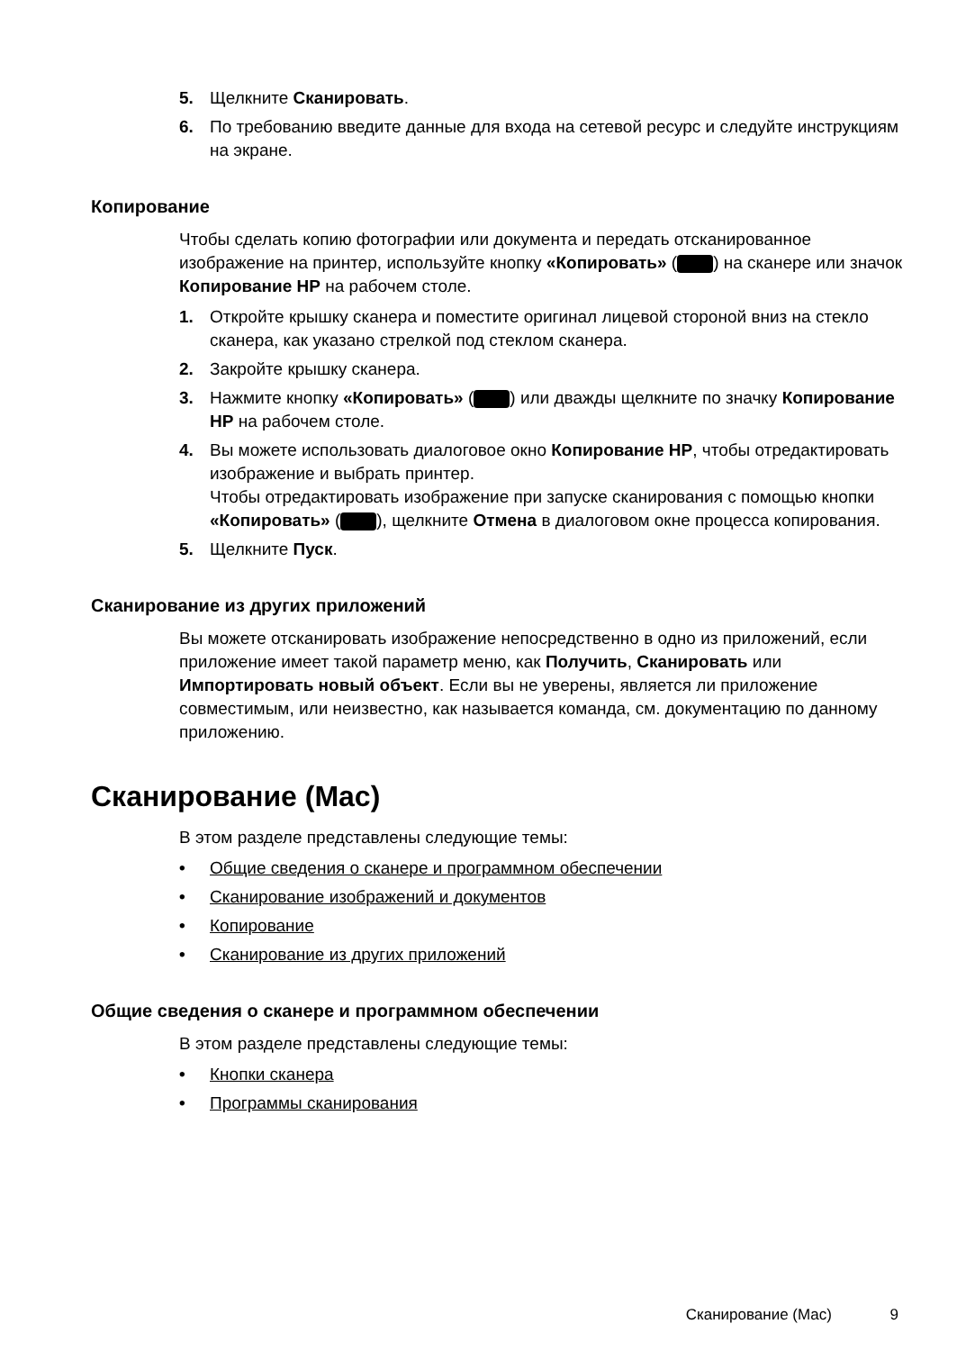5. Щелкните Сканировать.
6. По требованию введите данные для входа на сетевой ресурс и следуйте инструкциям на экране.
Копирование
Чтобы сделать копию фотографии или документа и передать отсканированное изображение на принтер, используйте кнопку «Копировать» ( ) на сканере или значок Копирование HP на рабочем столе.
1. Откройте крышку сканера и поместите оригинал лицевой стороной вниз на стекло сканера, как указано стрелкой под стеклом сканера.
2. Закройте крышку сканера.
3. Нажмите кнопку «Копировать» ( ) или дважды щелкните по значку Копирование HP на рабочем столе.
4. Вы можете использовать диалоговое окно Копирование HP, чтобы отредактировать изображение и выбрать принтер.
Чтобы отредактировать изображение при запуске сканирования с помощью кнопки «Копировать» ( ), щелкните Отмена в диалоговом окне процесса копирования.
5. Щелкните Пуск.
Сканирование из других приложений
Вы можете отсканировать изображение непосредственно в одно из приложений, если приложение имеет такой параметр меню, как Получить, Сканировать или Импортировать новый объект. Если вы не уверены, является ли приложение совместимым, или неизвестно, как называется команда, см. документацию по данному приложению.
Сканирование (Mac)
В этом разделе представлены следующие темы:
• Общие сведения о сканере и программном обеспечении
• Сканирование изображений и документов
• Копирование
• Сканирование из других приложений
Общие сведения о сканере и программном обеспечении
В этом разделе представлены следующие темы:
• Кнопки сканера
• Программы сканирования
Сканирование (Mac) 9